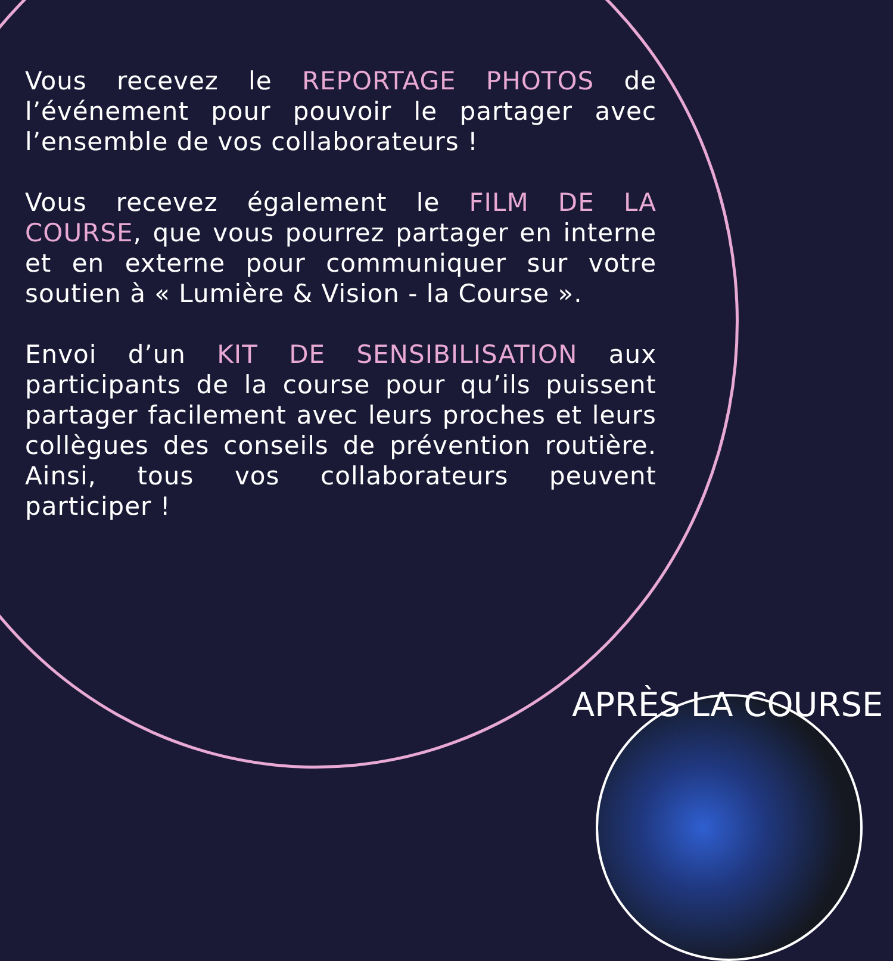Vous recevez le REPORTAGE PHOTOS de l’événement pour pouvoir le partager avec l’ensemble de vos collaborateurs !
Vous recevez également le FILM DE LA COURSE, que vous pourrez partager en interne et en externe pour communiquer sur votre soutien à « Lumière & Vision - la Course ».
Envoi d’un KIT DE SENSIBILISATION aux participants de la course pour qu’ils puissent partager facilement avec leurs proches et leurs collègues des conseils de prévention routière. Ainsi, tous vos collaborateurs peuvent participer !
APRÈS LA COURSE